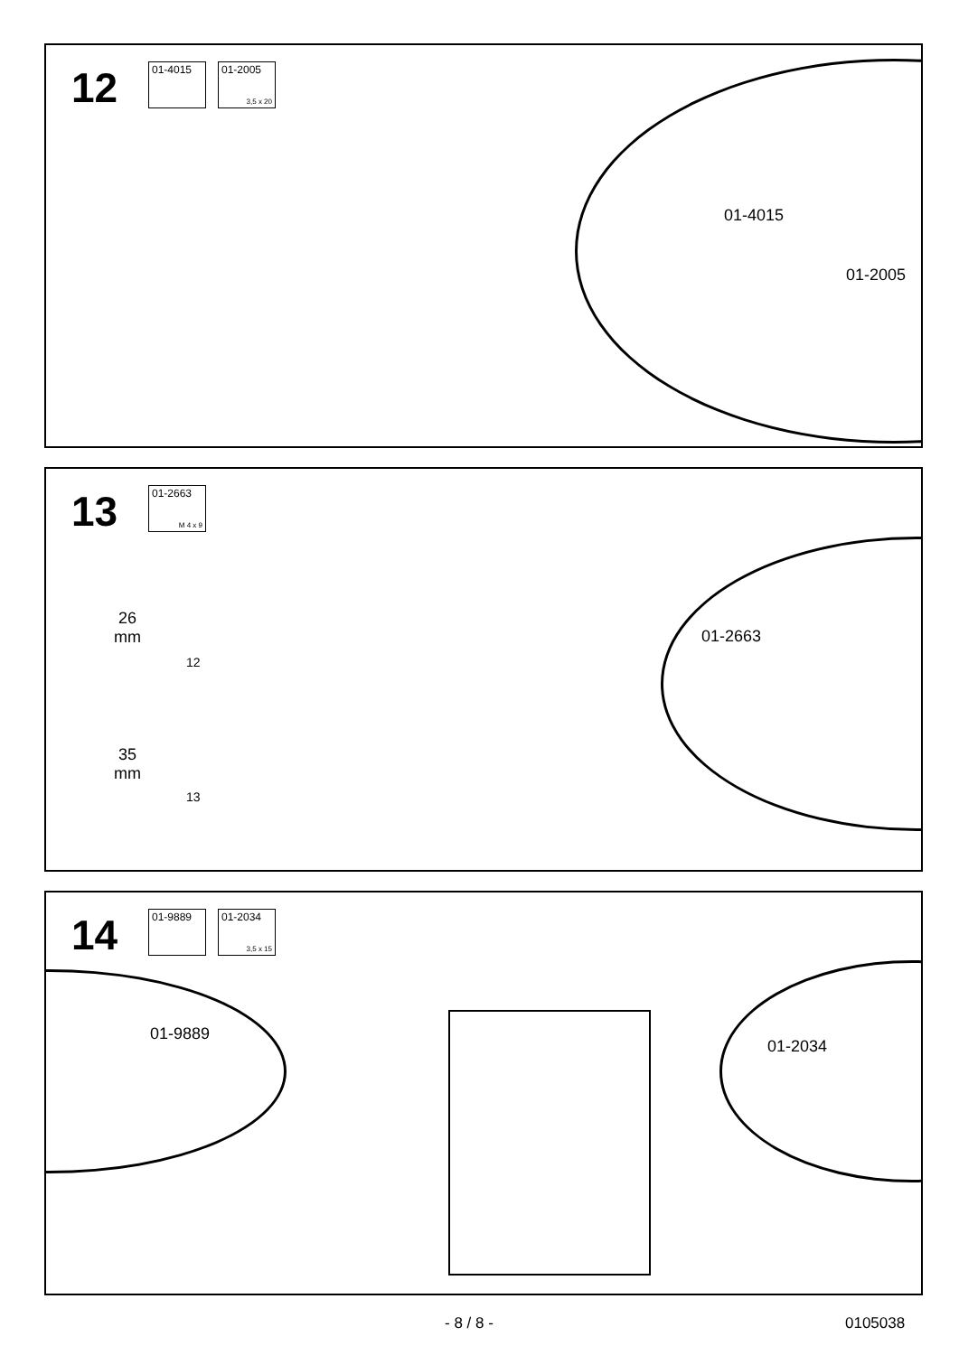12 01-4015
01-2005
3,5 x 20
01-4015
01-2005
13
01-2663
M 4 x 9
26
mm
12
35
mm
13
01-2663
14 01-9889
01-2034
3,5 x 15
01-9889
01-2034
- 8 / 8 - 0105038